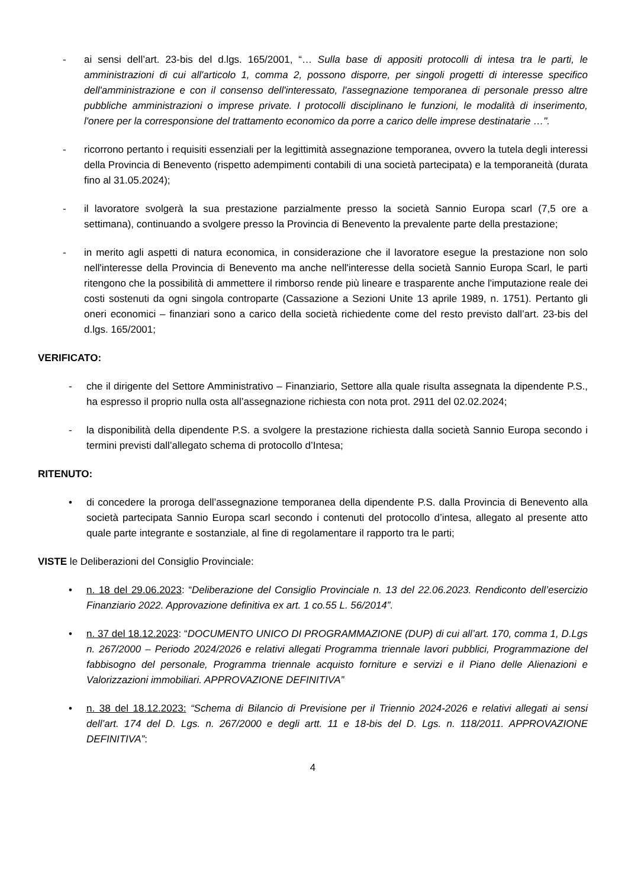- ai sensi dell’art. 23-bis del d.lgs. 165/2001, “… Sulla base di appositi protocolli di intesa tra le parti, le amministrazioni di cui all'articolo 1, comma 2, possono disporre, per singoli progetti di interesse specifico dell'amministrazione e con il consenso dell'interessato, l'assegnazione temporanea di personale presso altre pubbliche amministrazioni o imprese private. I protocolli disciplinano le funzioni, le modalità di inserimento, l'onere per la corresponsione del trattamento economico da porre a carico delle imprese destinatarie …".
- ricorrono pertanto i requisiti essenziali per la legittimità assegnazione temporanea, ovvero la tutela degli interessi della Provincia di Benevento (rispetto adempimenti contabili di una società partecipata) e la temporaneità (durata fino al 31.05.2024);
- il lavoratore svolgerà la sua prestazione parzialmente presso la società Sannio Europa scarl (7,5 ore a settimana), continuando a svolgere presso la Provincia di Benevento la prevalente parte della prestazione;
- in merito agli aspetti di natura economica, in considerazione che il lavoratore esegue la prestazione non solo nell'interesse della Provincia di Benevento ma anche nell'interesse della società Sannio Europa Scarl, le parti ritengono che la possibilità di ammettere il rimborso rende più lineare e trasparente anche l'imputazione reale dei costi sostenuti da ogni singola controparte (Cassazione a Sezioni Unite 13 aprile 1989, n. 1751). Pertanto gli oneri economici – finanziari sono a carico della società richiedente come del resto previsto dall’art. 23-bis del d.lgs. 165/2001;
VERIFICATO:
- che il dirigente del Settore Amministrativo – Finanziario, Settore alla quale risulta assegnata la dipendente P.S., ha espresso il proprio nulla osta all’assegnazione richiesta con nota prot. 2911 del 02.02.2024;
- la disponibilità della dipendente P.S. a svolgere la prestazione richiesta dalla società Sannio Europa secondo i termini previsti dall’allegato schema di protocollo d’Intesa;
RITENUTO:
• di concedere la proroga dell’assegnazione temporanea della dipendente P.S. dalla Provincia di Benevento alla società partecipata Sannio Europa scarl secondo i contenuti del protocollo d’intesa, allegato al presente atto quale parte integrante e sostanziale, al fine di regolamentare il rapporto tra le parti;
VISTE le Deliberazioni del Consiglio Provinciale:
• n. 18 del 29.06.2023: “Deliberazione del Consiglio Provinciale n. 13 del 22.06.2023. Rendiconto dell’esercizio Finanziario 2022. Approvazione definitiva ex art. 1 co.55 L. 56/2014”.
• n. 37 del 18.12.2023: “DOCUMENTO UNICO DI PROGRAMMAZIONE (DUP) di cui all’art. 170, comma 1, D.Lgs n. 267/2000 – Periodo 2024/2026 e relativi allegati Programma triennale lavori pubblici, Programmazione del fabbisogno del personale, Programma triennale acquisto forniture e servizi e il Piano delle Alienazioni e Valorizzazioni immobiliari. APPROVAZIONE DEFINITIVA”
• n. 38 del 18.12.2023: “Schema di Bilancio di Previsione per il Triennio 2024-2026 e relativi allegati ai sensi dell’art. 174 del D. Lgs. n. 267/2000 e degli artt. 11 e 18-bis del D. Lgs. n. 118/2011. APPROVAZIONE DEFINITIVA”:
4